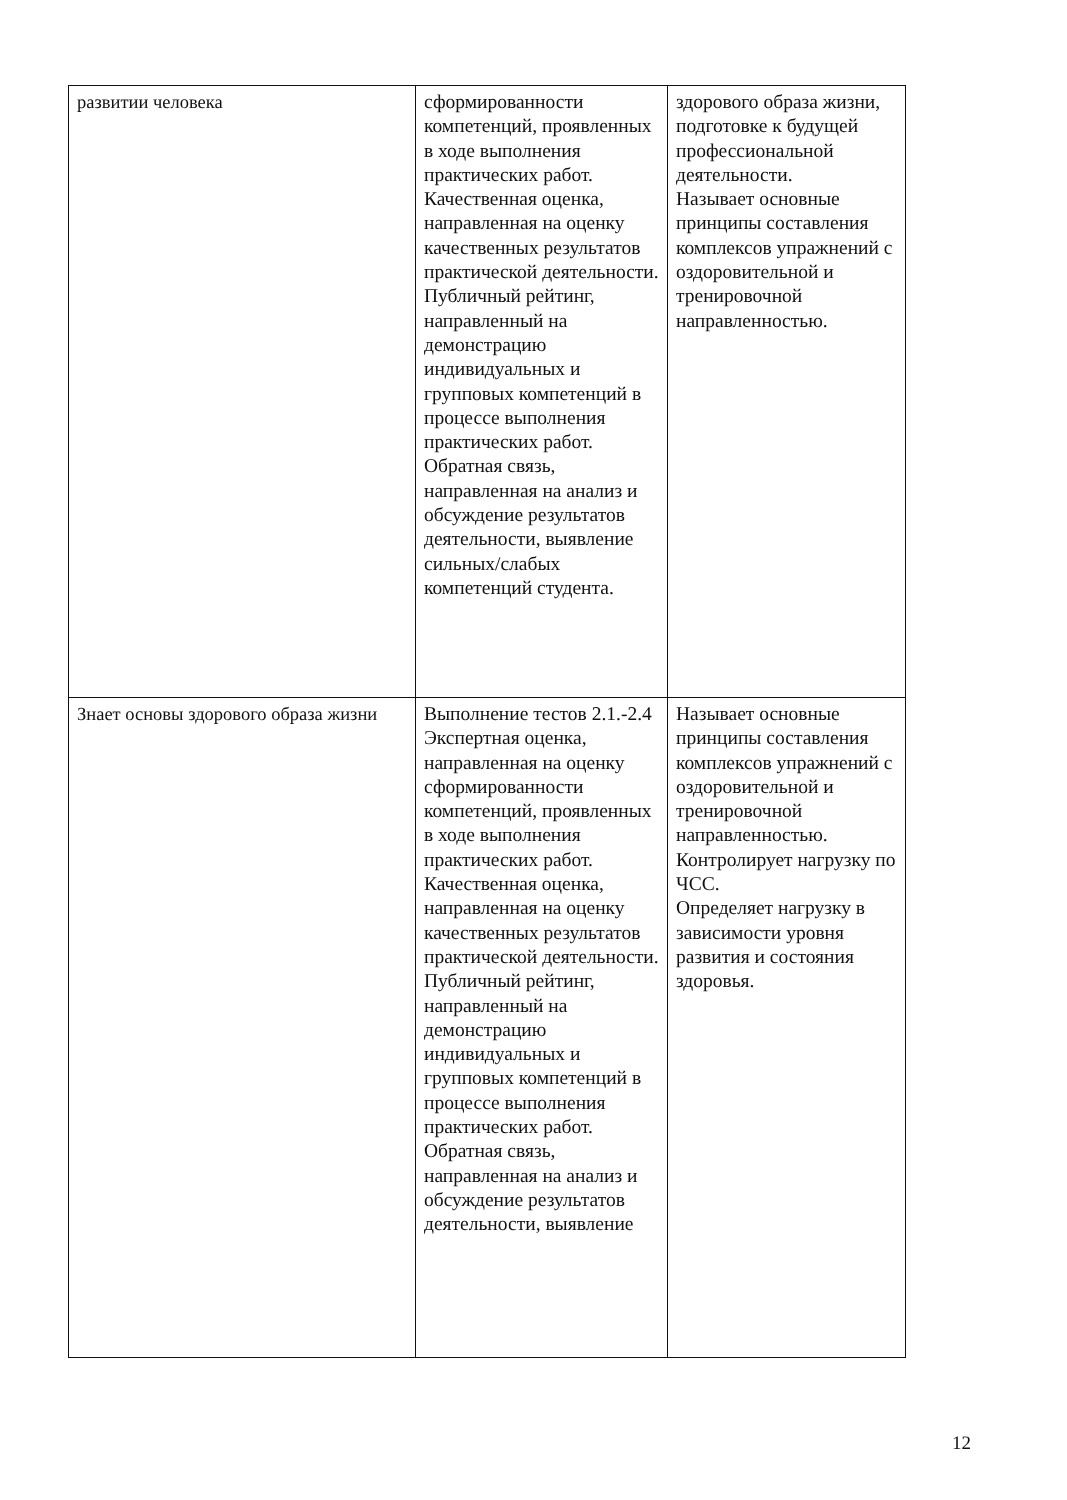| развитии человека | сформированности компетенций, проявленных в ходе выполнения практических работ. Качественная оценка, направленная на оценку качественных результатов практической деятельности. Публичный рейтинг, направленный на демонстрацию индивидуальных и групповых компетенций в процессе выполнения практических работ. Обратная связь, направленная на анализ и обсуждение результатов деятельности, выявление сильных/слабых компетенций студента. | здорового образа жизни, подготовке к будущей профессиональной деятельности. Называет основные принципы составления комплексов упражнений с оздоровительной и тренировочной направленностью. |
| Знает основы здорового образа жизни | Выполнение тестов 2.1.-2.4 Экспертная оценка, направленная на оценку сформированности компетенций, проявленных в ходе выполнения практических работ. Качественная оценка, направленная на оценку качественных результатов практической деятельности. Публичный рейтинг, направленный на демонстрацию индивидуальных и групповых компетенций в процессе выполнения практических работ. Обратная связь, направленная на анализ и обсуждение результатов деятельности, выявление | Называет основные принципы составления комплексов упражнений с оздоровительной и тренировочной направленностью. Контролирует нагрузку по ЧСС. Определяет нагрузку в зависимости уровня развития и состояния здоровья. |
12